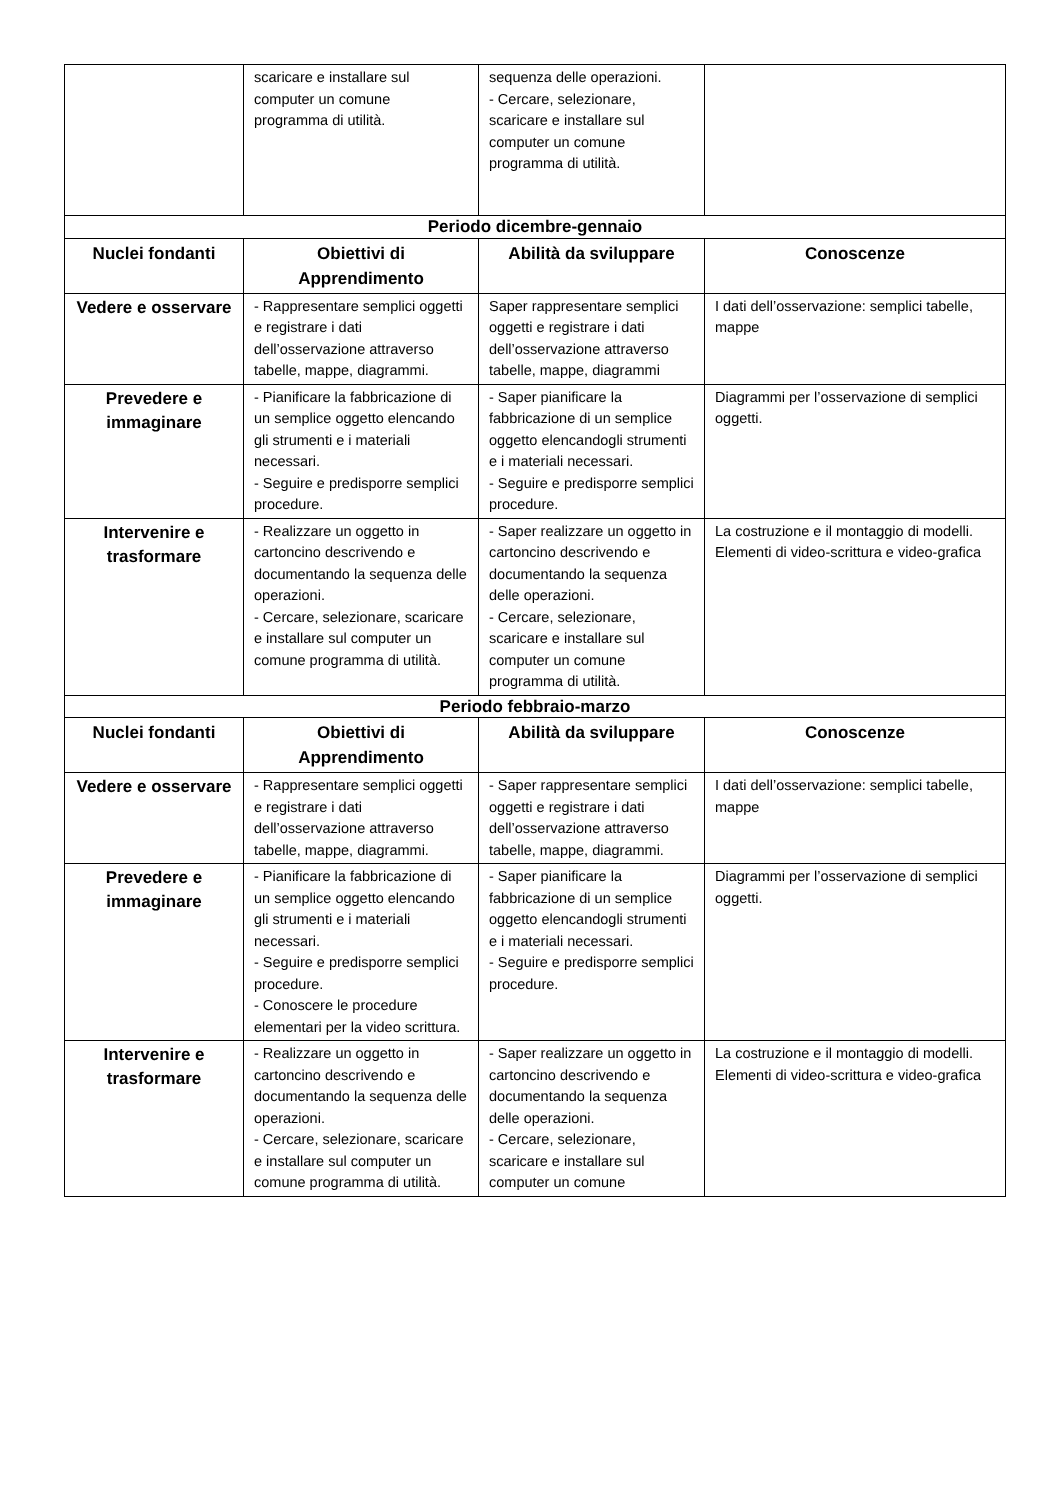| | scaricare e installare sul computer un comune programma di utilità. | sequenza delle operazioni. - Cercare, selezionare, scaricare e installare sul computer un comune programma di utilità. | |
| Periodo dicembre-gennaio | | | |
| Nuclei fondanti | Obiettivi di Apprendimento | Abilità da sviluppare | Conoscenze |
| Vedere e osservare | - Rappresentare semplici oggetti e registrare i dati dell’osservazione attraverso tabelle, mappe, diagrammi. | Saper rappresentare semplici oggetti e registrare i dati dell’osservazione attraverso tabelle, mappe, diagrammi | I dati dell’osservazione: semplici tabelle, mappe |
| Prevedere e immaginare | - Pianificare la fabbricazione di un semplice oggetto elencando gli strumenti e i materiali necessari. - Seguire e predisporre semplici procedure. | - Saper pianificare la fabbricazione di un semplice oggetto elencandogli strumenti e i materiali necessari. - Seguire e predisporre semplici procedure. | Diagrammi per l’osservazione di semplici oggetti. |
| Intervenire e trasformare | - Realizzare un oggetto in cartoncino descrivendo e documentando la sequenza delle operazioni. - Cercare, selezionare, scaricare e installare sul computer un comune programma di utilità. | - Saper realizzare un oggetto in cartoncino descrivendo e documentando la sequenza delle operazioni. - Cercare, selezionare, scaricare e installare sul computer un comune programma di utilità. | La costruzione e il montaggio di modelli. Elementi di video-scrittura e video-grafica |
| Periodo febbraio-marzo | | | |
| Nuclei fondanti | Obiettivi di Apprendimento | Abilità da sviluppare | Conoscenze |
| Vedere e osservare | - Rappresentare semplici oggetti e registrare i dati dell’osservazione attraverso tabelle, mappe, diagrammi. | - Saper rappresentare semplici oggetti e registrare i dati dell’osservazione attraverso tabelle, mappe, diagrammi. | I dati dell’osservazione: semplici tabelle, mappe |
| Prevedere e immaginare | - Pianificare la fabbricazione di un semplice oggetto elencando gli strumenti e i materiali necessari. - Seguire e predisporre semplici procedure. - Conoscere le procedure elementari per la video scrittura. | - Saper pianificare la fabbricazione di un semplice oggetto elencandogli strumenti e i materiali necessari. - Seguire e predisporre semplici procedure. | Diagrammi per l’osservazione di semplici oggetti. |
| Intervenire e trasformare | - Realizzare un oggetto in cartoncino descrivendo e documentando la sequenza delle operazioni. - Cercare, selezionare, scaricare e installare sul computer un comune programma di utilità. | - Saper realizzare un oggetto in cartoncino descrivendo e documentando la sequenza delle operazioni. - Cercare, selezionare, scaricare e installare sul computer un comune | La costruzione e il montaggio di modelli. Elementi di video-scrittura e video-grafica |